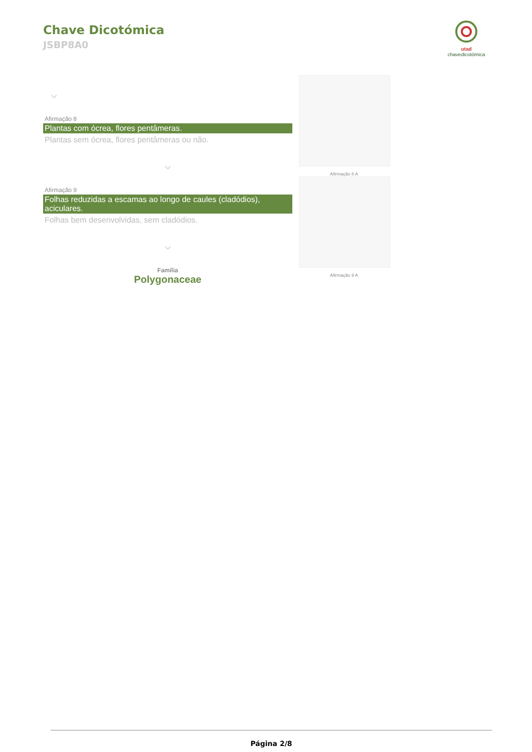Chave Dicotómica
JSBP8A0
utad
chavedicotómica
⌄
Afirmação 8
Plantas com ócrea, flores pentâmeras.
Plantas sem ócrea, flores pentâmeras ou não.
⌄
Afirmação 9
Folhas reduzidas a escamas ao longo de caules (cladódios), aciculares.
Folhas bem desenvolvidas, sem cladódios.
⌄
Família
Polygonaceae
Afirmação 8 A
Afirmação 9 A
Página 2/8